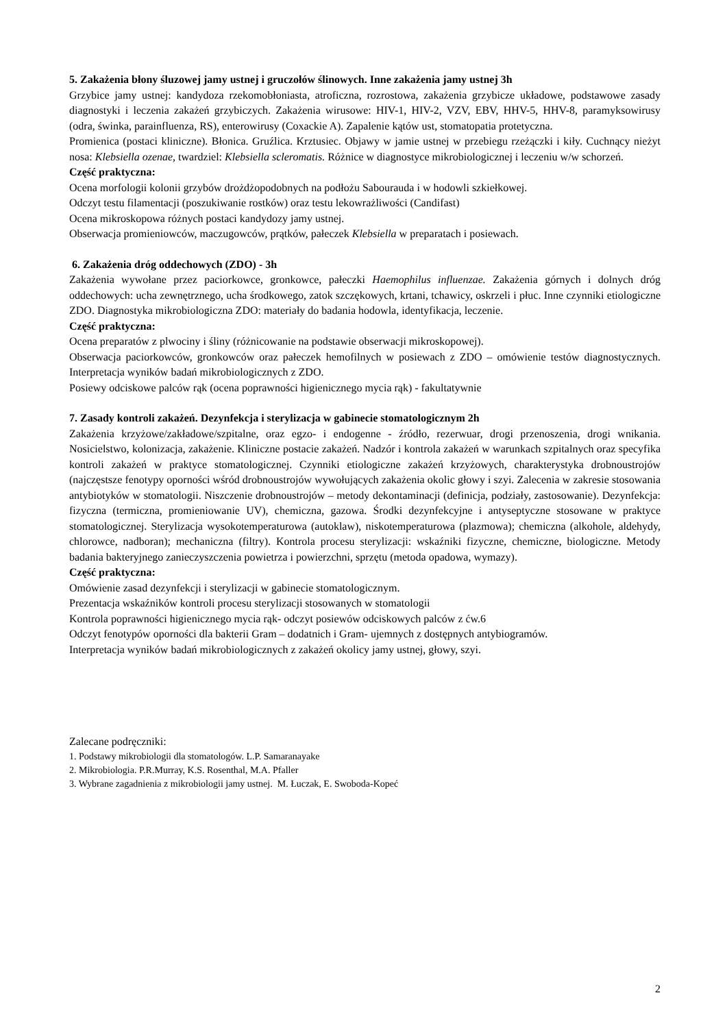5. Zakażenia błony śluzowej jamy ustnej i gruczołów ślinowych. Inne zakażenia jamy ustnej 3h
Grzybice jamy ustnej: kandydoza rzekomobłoniasta, atroficzna, rozrostowa, zakażenia grzybicze układowe, podstawowe zasady diagnostyki i leczenia zakażeń grzybiczych. Zakażenia wirusowe: HIV-1, HIV-2, VZV, EBV, HHV-5, HHV-8, paramyksowirusy (odra, świnka, parainfluenza, RS), enterowirusy (Coxackie A). Zapalenie kątów ust, stomatopatia protetyczna.
Promienica (postaci kliniczne). Błonica. Gruźlica. Krztusiec. Objawy w jamie ustnej w przebiegu rzeżączki i kiły. Cuchnący nieżyt nosa: Klebsiella ozenae, twardziel: Klebsiella scleromatis. Różnice w diagnostyce mikrobiologicznej i leczeniu w/w schorzeń.
Część praktyczna:
Ocena morfologii kolonii grzybów drożdżopodobnych na podłożu Sabourauda i w hodowli szkiełkowej.
Odczyt testu filamentacji (poszukiwanie rostków) oraz testu lekowrażliwości (Candifast)
Ocena mikroskopowa różnych postaci kandydozy jamy ustnej.
Obserwacja promieniowców, maczugowców, prątków, pałeczek Klebsiella w preparatach i posiewach.
6. Zakażenia dróg oddechowych (ZDO) - 3h
Zakażenia wywołane przez paciorkowce, gronkowce, pałeczki Haemophilus influenzae. Zakażenia górnych i dolnych dróg oddechowych: ucha zewnętrznego, ucha środkowego, zatok szczękowych, krtani, tchawicy, oskrzeli i płuc. Inne czynniki etiologiczne ZDO. Diagnostyka mikrobiologiczna ZDO: materiały do badania hodowla, identyfikacja, leczenie.
Część praktyczna:
Ocena preparatów z plwociny i śliny (różnicowanie na podstawie obserwacji mikroskopowej).
Obserwacja paciorkowców, gronkowców oraz pałeczek hemofilnych w posiewach z ZDO – omówienie testów diagnostycznych. Interpretacja wyników badań mikrobiologicznych z ZDO.
Posiewy odciskowe palców rąk (ocena poprawności higienicznego mycia rąk) - fakultatywnie
7. Zasady kontroli zakażeń. Dezynfekcja i sterylizacja w gabinecie stomatologicznym 2h
Zakażenia krzyżowe/zakładowe/szpitalne, oraz egzo- i endogenne - źródło, rezerwuar, drogi przenoszenia, drogi wnikania. Nosicielstwo, kolonizacja, zakażenie. Kliniczne postacie zakażeń. Nadzór i kontrola zakażeń w warunkach szpitalnych oraz specyfika kontroli zakażeń w praktyce stomatologicznej. Czynniki etiologiczne zakażeń krzyżowych, charakterystyka drobnoustrojów (najczęstsze fenotypy oporności wśród drobnoustrojów wywołujących zakażenia okolic głowy i szyi. Zalecenia w zakresie stosowania antybiotyków w stomatologii. Niszczenie drobnoustrojów – metody dekontaminacji (definicja, podziały, zastosowanie). Dezynfekcja: fizyczna (termiczna, promieniowanie UV), chemiczna, gazowa. Środki dezynfekcyjne i antyseptyczne stosowane w praktyce stomatologicznej. Sterylizacja wysokotemperaturowa (autoklaw), niskotemperaturowa (plazmowa); chemiczna (alkohole, aldehydy, chlorowce, nadboran); mechaniczna (filtry). Kontrola procesu sterylizacji: wskaźniki fizyczne, chemiczne, biologiczne. Metody badania bakteryjnego zanieczyszczenia powietrza i powierzchni, sprzętu (metoda opadowa, wymazy).
Część praktyczna:
Omówienie zasad dezynfekcji i sterylizacji w gabinecie stomatologicznym.
Prezentacja wskaźników kontroli procesu sterylizacji stosowanych w stomatologii
Kontrola poprawności higienicznego mycia rąk- odczyt posiewów odciskowych palców z ćw.6
Odczyt fenotypów oporności dla bakterii Gram – dodatnich i Gram- ujemnych z dostępnych antybiogramów.
Interpretacja wyników badań mikrobiologicznych z zakażeń okolicy jamy ustnej, głowy, szyi.
Zalecane podręczniki:
1. Podstawy mikrobiologii dla stomatologów. L.P. Samaranayake
2. Mikrobiologia. P.R.Murray, K.S. Rosenthal, M.A. Pfaller
3. Wybrane zagadnienia z mikrobiologii jamy ustnej. M. Łuczak, E. Swoboda-Kopeć
2